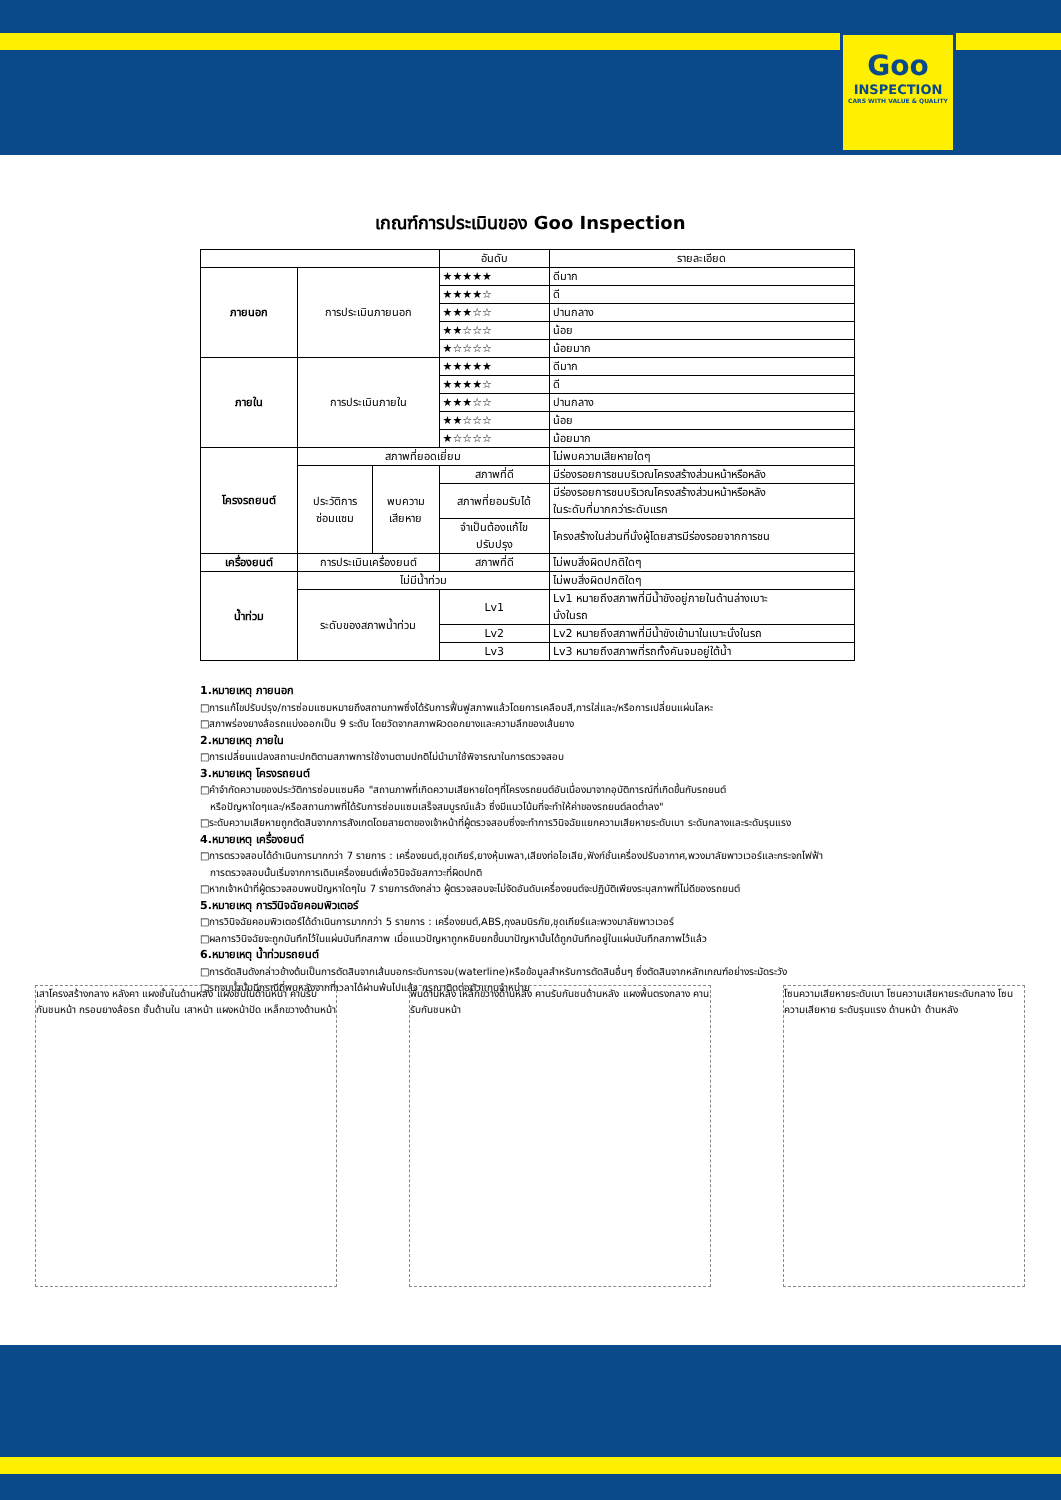Goo
INSPECTION
CARS WITH VALUE & QUALITY
เกณฑ์การประเมินของ Goo Inspection
| | | | อันดับ | รายละเอียด |
| --- | --- | --- | --- | --- |
| ภายนอก | การประเมินภายนอก | | ★★★★★ | ดีมาก |
| | | | ★★★★☆ | ดี |
| | | | ★★★☆☆ | ปานกลาง |
| | | | ★★☆☆☆ | น้อย |
| | | | ★☆☆☆☆ | น้อยมาก |
| ภายใน | การประเมินภายใน | | ★★★★★ | ดีมาก |
| | | | ★★★★☆ | ดี |
| | | | ★★★☆☆ | ปานกลาง |
| | | | ★★☆☆☆ | น้อย |
| | | | ★☆☆☆☆ | น้อยมาก |
| โครงรถยนต์ | สภาพที่ยอดเยี่ยม | | | ไม่พบความเสียหายใดๆ |
| | ประวัติการ ซ่อมแซม | พบความ เสียหาย | สภาพที่ดี | มีร่องรอยการชนบริเวณโครงสร้างส่วนหน้าหรือหลัง |
| | | | สภาพที่ยอมรับได้ | มีร่องรอยการชนบริเวณโครงสร้างส่วนหน้าหรือหลัง ในระดับที่มากกว่าระดับแรก |
| | | | จำเป็นต้องแก้ไข ปรับปรุง | โครงสร้างในส่วนที่นั่งผู้โดยสารมีร่องรอยจากการชน |
| เครื่องยนต์ | การประเมินเครื่องยนต์ | | สภาพที่ดี | ไม่พบสิ่งผิดปกติใดๆ |
| น้ำท่วม | ไม่มีน้ำท่วม | | | ไม่พบสิ่งผิดปกติใดๆ |
| | ระดับของสภาพน้ำท่วม | | Lv1 | Lv1 หมายถึงสภาพที่มีน้ำขังอยู่ภายในด้านล่างเบาะ นั่งในรถ |
| | | | Lv2 | Lv2 หมายถึงสภาพที่มีน้ำขังเข้ามาในเบาะนั่งในรถ |
| | | | Lv3 | Lv3 หมายถึงสภาพที่รถทั้งคันจมอยู่ใต้น้ำ |
1.หมายเหตุ ภายนอก
□การแก้ไขปรับปรุง/การซ่อมแซมหมายถึงสถานภาพซึ่งได้รับการฟื้นฟูสภาพแล้วโดยการเคลือบสี,การใส่และ/หรือการเปลี่ยนแผ่นโลหะ
□สภาพร่องยางล้อรถแบ่งออกเป็น 9 ระดับ โดยวัดจากสภาพผิวดอกยางและความลึกของเส้นยาง
2.หมายเหตุ ภายใน
□การเปลี่ยนแปลงสถานะปกติตามสภาพการใช้งานตามปกติไม่นำมาใช้พิจารณาในการตรวจสอบ
3.หมายเหตุ โครงรถยนต์
□คำจำกัดความของประวัติการซ่อมแซมคือ "สถานภาพที่เกิดความเสียหายใดๆที่โครงรถยนต์อันเนื่องมาจากอุบัติการณ์ที่เกิดขึ้นกับรถยนต์
หรือปัญหาใดๆและ/หรือสถานภาพที่ได้รับการซ่อมแซมเสร็จสมบูรณ์แล้ว ซึ่งมีแนวโน้มที่จะทำให้ค่าของรถยนต์ลดต่ำลง"
□ระดับความเสียหายถูกตัดสินจากการสังเกตโดยสายตาของเจ้าหน้าที่ผู้ตรวจสอบซึ่งจะทำการวินิจฉัยแยกความเสียหายระดับเบา ระดับกลางและระดับรุนแรง
4.หมายเหตุ เครื่องยนต์
□การตรวจสอบได้ดำเนินการมากกว่า 7 รายการ : เครื่องยนต์,ชุดเกียร์,ยางหุ้มเพลา,เสียงท่อไอเสีย,ฟังก์ชั่นเครื่องปรับอากาศ,พวงมาลัยพาวเวอร์และกระจกไฟฟ้า
การตรวจสอบนั้นเริ่มจากการเดินเครื่องยนต์เพื่อวินิจฉัยสภาวะที่ผิดปกติ
□หากเจ้าหน้าที่ผู้ตรวจสอบพบปัญหาใดๆใน 7 รายการดังกล่าว ผู้ตรวจสอบจะไม่จัดอันดับเครื่องยนต์จะปฏิบัติเพียงระบุสภาพที่ไม่ดีของรถยนต์
5.หมายเหตุ การวินิจฉัยคอมพิวเตอร์
□การวินิจฉัยคอมพิวเตอร์ได้ดำเนินการมากกว่า 5 รายการ : เครื่องยนต์,ABS,ถุงลมนิรภัย,ชุดเกียร์และพวงมาลัยพาวเวอร์
□ผลการวินิจฉัยจะถูกบันทึกไว้ในแผ่นบันทึกสภาพ เมื่อแนวปัญหาถูกหยิบยกขึ้นมาปัญหานั้นได้ถูกบันทึกอยู่ในแผ่นบันทึกสภาพไว้แล้ว
6.หมายเหตุ น้ำท่วมรถยนต์
□การตัดสินดังกล่าวข้างต้นเป็นการตัดสินจากเส้นบอกระดับการจม(waterline)หรือข้อมูลสำหรับการตัดสินอื่นๆ ซึ่งตัดสินจากหลักเกณฑ์อย่างระมัดระวัง
□รถจมน้ำนั้นมีกรณีที่พบหลังจากที่เวลาได้ผ่านพ้นไปแล้ว กรุณาติดต่อตัวแทนจำหน่าย
เสาโครงสร้างกลาง หลังคา แผงชั้นในด้านหลัง แผงชั้นในด้านหน้า คานรับกันชนหน้า กรอบยางล้อรถ ชั้นด้านใน เสาหน้า แผงหน้าปัด เหล็กขวางด้านหน้า
พื้นด้านหลัง เหล็กขวางด้านหลัง คานรับกันชนด้านหลัง แผงพื้นตรงกลาง คานรับกันชนหน้า
โซนความเสียหายระดับเบา โซนความเสียหายระดับกลาง โซนความเสียหาย ระดับรุนแรง ด้านหน้า ด้านหลัง